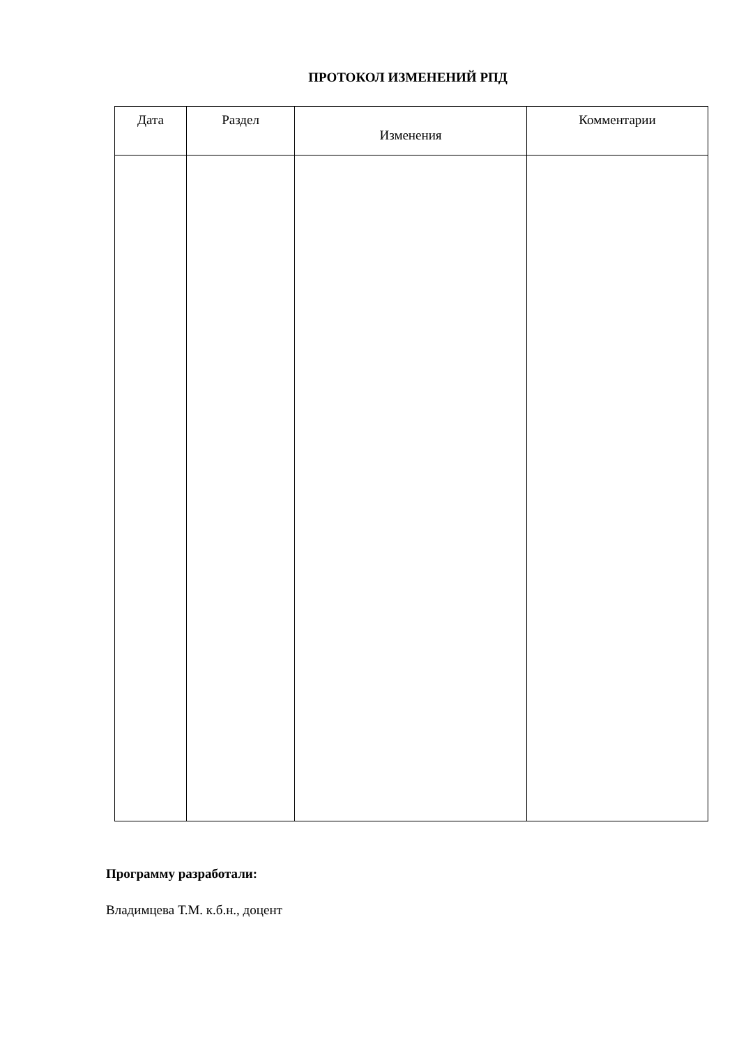ПРОТОКОЛ ИЗМЕНЕНИЙ РПД
| Дата | Раздел | Изменения | Комментарии |
| --- | --- | --- | --- |
Программу разработали:
Владимцева Т.М. к.б.н., доцент